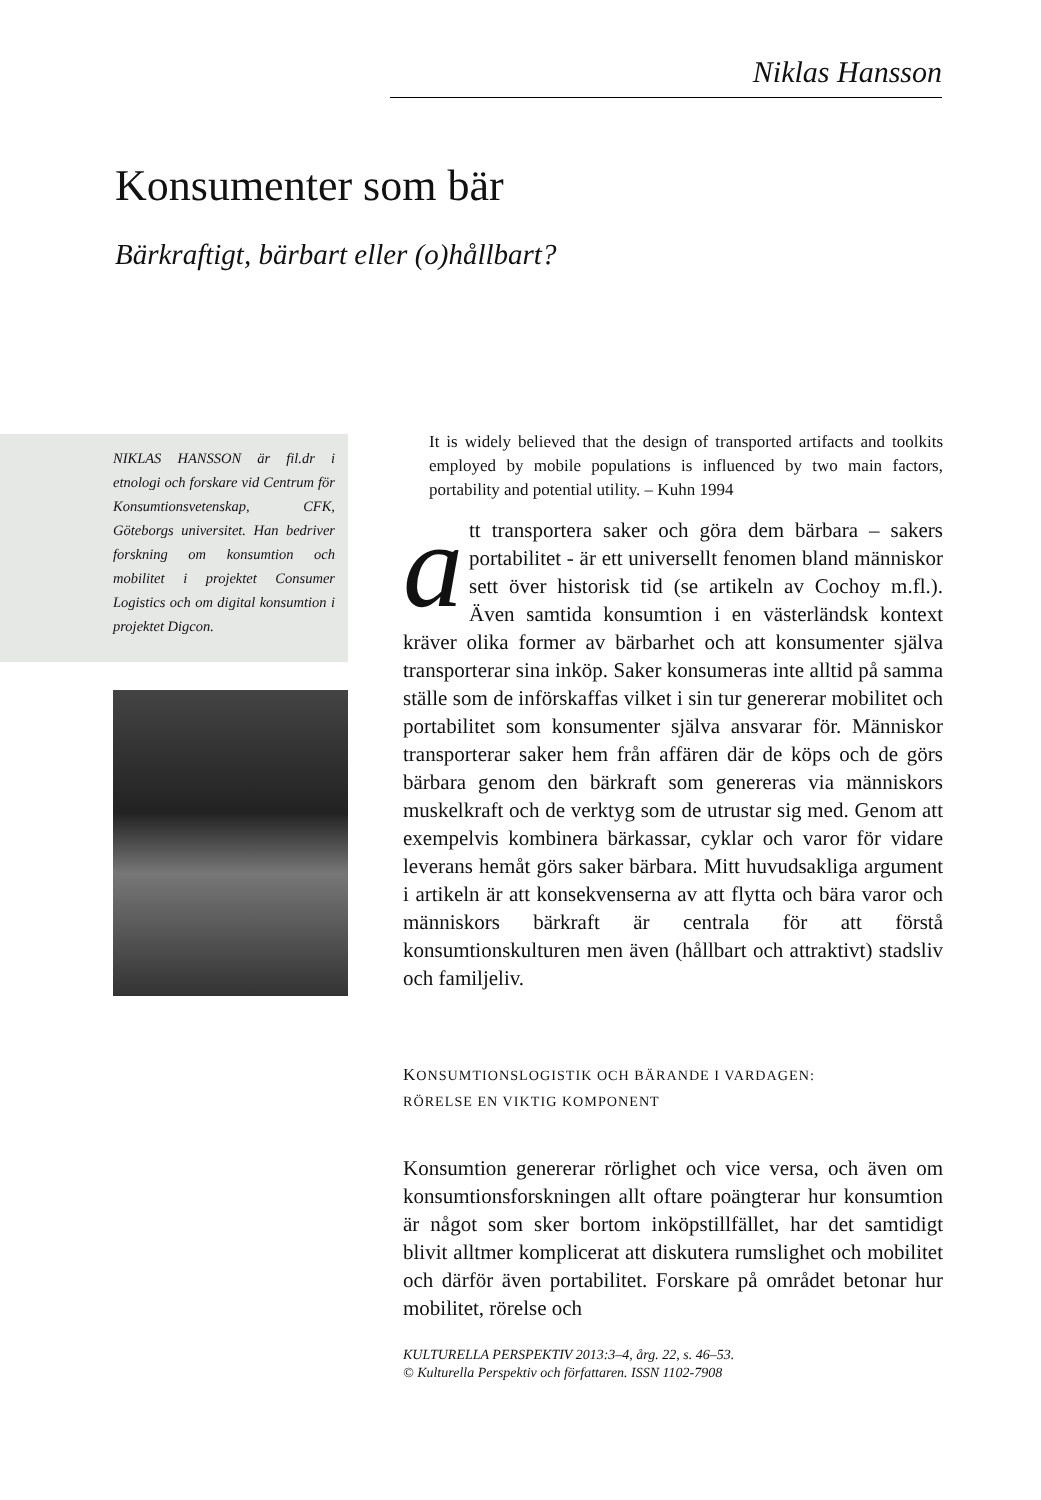Niklas Hansson
Konsumenter som bär
Bärkraftigt, bärbart eller (o)hållbart?
NIKLAS HANSSON är fil.dr i etnologi och forskare vid Centrum för Konsumtionsvetenskap, CFK, Göteborgs universitet. Han bedriver forskning om konsumtion och mobilitet i projektet Consumer Logistics och om digital konsumtion i projektet Digcon.
It is widely believed that the design of transported artifacts and toolkits employed by mobile populations is influenced by two main factors, portability and potential utility. – Kuhn 1994
att transportera saker och göra dem bärbara – sakers portabilitet - är ett universellt fenomen bland människor sett över historisk tid (se artikeln av Cochoy m.fl.). Även samtida konsumtion i en västerländsk kontext kräver olika former av bärbarhet och att konsumenter själva transporterar sina inköp. Saker konsumeras inte alltid på samma ställe som de införskaffas vilket i sin tur genererar mobilitet och portabilitet som konsumenter själva ansvarar för. Människor transporterar saker hem från affären där de köps och de görs bärbara genom den bärkraft som genereras via människors muskelkraft och de verktyg som de utrustar sig med. Genom att exempelvis kombinera bärkassar, cyklar och varor för vidare leverans hemåt görs saker bärbara. Mitt huvudsakliga argument i artikeln är att konsekvenserna av att flytta och bära varor och människors bärkraft är centrala för att förstå konsumtionskulturen men även (hållbart och attraktivt) stadsliv och familjeliv.
KONSUMTIONSLOGISTIK OCH BÄRANDE I VARDAGEN:
RÖRELSE EN VIKTIG KOMPONENT
Konsumtion genererar rörlighet och vice versa, och även om konsumtionsforskningen allt oftare poängterar hur konsumtion är något som sker bortom inköpstillfället, har det samtidigt blivit alltmer komplicerat att diskutera rumslighet och mobilitet och därför även portabilitet. Forskare på området betonar hur mobilitet, rörelse och
KULTURELLA PERSPEKTIV 2013:3–4, årg. 22, s. 46–53.
© Kulturella Perspektiv och författaren. ISSN 1102-7908